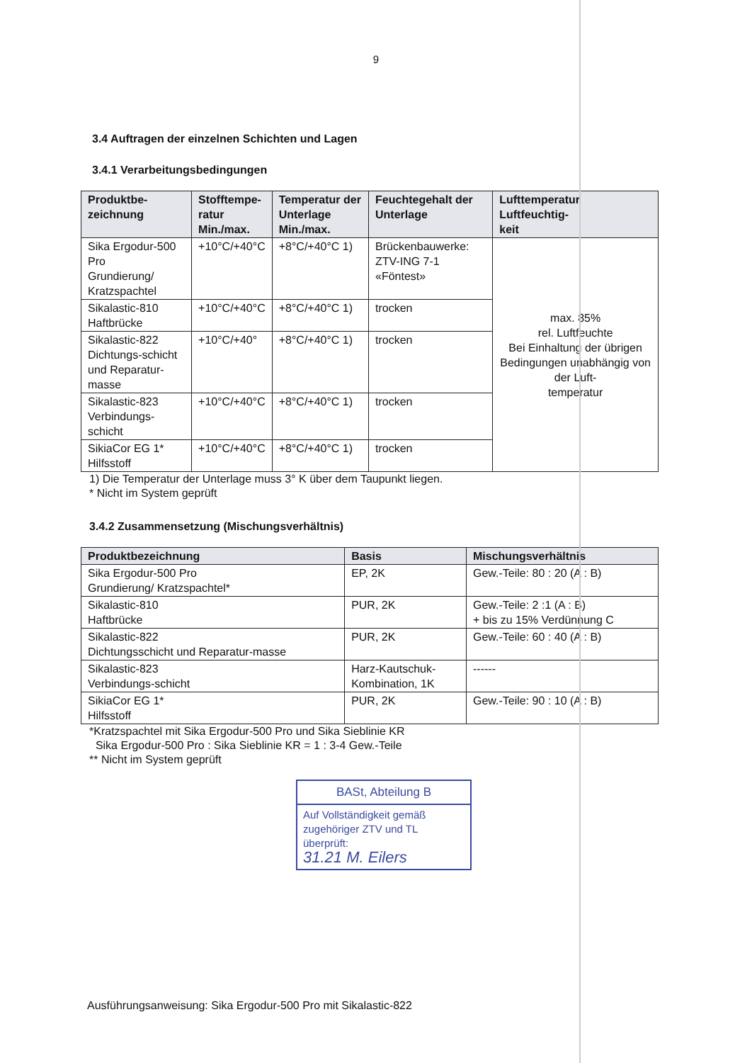9
3.4 Auftragen der einzelnen Schichten und Lagen
3.4.1 Verarbeitungsbedingungen
| Produktbe- zeichnung | Stofftempe- ratur Min./max. | Temperatur der Unterlage Min./max. | Feuchtegehalt der Unterlage | Lufttemperatur Luftfeuchtig- keit |
| --- | --- | --- | --- | --- |
| Sika Ergodur-500 Pro Grundierung/ Kratzspachtel | +10°C/+40°C | +8°C/+40°C 1) | Brückenbauwerke: ZTV-ING 7-1 «Föntest» | max. 85% rel. Luftfeuchte Bei Einhaltung der übrigen Bedingungen unabhängig von der Luft- temperatur |
| Sikalastic-810 Haftbrücke | +10°C/+40°C | +8°C/+40°C 1) | trocken | |
| Sikalastic-822 Dichtungs-schicht und Reparatur- masse | +10°C/+40° | +8°C/+40°C 1) | trocken | |
| Sikalastic-823 Verbindungs- schicht | +10°C/+40°C | +8°C/+40°C 1) | trocken | |
| SikiaCor EG 1* Hilfsstoff | +10°C/+40°C | +8°C/+40°C 1) | trocken | |
1) Die Temperatur der Unterlage muss 3° K über dem Taupunkt liegen.
* Nicht im System geprüft
3.4.2 Zusammensetzung (Mischungsverhältnis)
| Produktbezeichnung | Basis | Mischungsverhältnis |
| --- | --- | --- |
| Sika Ergodur-500 Pro Grundierung/ Kratzspachtel* | EP, 2K | Gew.-Teile: 80 : 20 (A : B) |
| Sikalastic-810 Haftbrücke | PUR, 2K | Gew.-Teile: 2 :1 (A : B) + bis zu 15% Verdünnung C |
| Sikalastic-822 Dichtungsschicht und Reparatur-masse | PUR, 2K | Gew.-Teile: 60 : 40 (A : B) |
| Sikalastic-823 Verbindungs-schicht | Harz-Kautschuk- Kombination, 1K | ------ |
| SikiaCor EG 1* Hilfsstoff | PUR, 2K | Gew.-Teile: 90 : 10 (A : B) |
*Kratzspachtel mit Sika Ergodur-500 Pro und Sika Sieblinie KR
Sika Ergodur-500 Pro : Sika Sieblinie KR = 1 : 3-4 Gew.-Teile
** Nicht im System geprüft
BASt, Abteilung B
Auf Vollständigkeit gemäß zugehöriger ZTV und TL überprüft:
31.21 M. Eilers
Ausführungsanweisung: Sika Ergodur-500 Pro mit Sikalastic-822